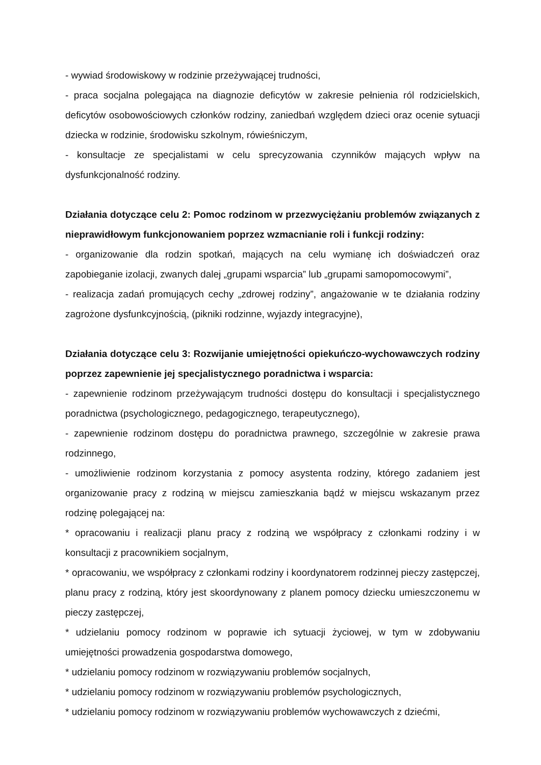- wywiad środowiskowy w rodzinie przeżywającej trudności,
- praca socjalna polegająca na diagnozie deficytów w zakresie pełnienia ról rodzicielskich, deficytów osobowościowych członków rodziny, zaniedbań względem dzieci oraz ocenie sytuacji dziecka w rodzinie, środowisku szkolnym, rówieśniczym,
- konsultacje ze specjalistami w celu sprecyzowania czynników mających wpływ na dysfunkcjonalność rodziny.
Działania dotyczące celu 2: Pomoc rodzinom w przezwyciężaniu problemów związanych z nieprawidłowym funkcjonowaniem poprzez wzmacnianie roli i funkcji rodziny:
- organizowanie dla rodzin spotkań, mających na celu wymianę ich doświadczeń oraz zapobieganie izolacji, zwanych dalej „grupami wsparcia” lub „grupami samopomocowymi”,
- realizacja zadań promujących cechy „zdrowej rodziny”, angażowanie w te działania rodziny zagrożone dysfunkcyjnością, (pikniki rodzinne, wyjazdy integracyjne),
Działania dotyczące celu 3: Rozwijanie umiejętności opiekuńczo-wychowawczych rodziny poprzez zapewnienie jej specjalistycznego poradnictwa i wsparcia:
- zapewnienie rodzinom przeżywającym trudności dostępu do konsultacji i specjalistycznego poradnictwa (psychologicznego, pedagogicznego, terapeutycznego),
- zapewnienie rodzinom dostępu do poradnictwa prawnego, szczególnie w zakresie prawa rodzinnego,
- umożliwienie rodzinom korzystania z pomocy asystenta rodziny, którego zadaniem jest organizowanie pracy z rodziną w miejscu zamieszkania bądź w miejscu wskazanym przez rodzinę polegającej na:
* opracowaniu i realizacji planu pracy z rodziną we współpracy z członkami rodziny i w konsultacji z pracownikiem socjalnym,
* opracowaniu, we współpracy z członkami rodziny i koordynatorem rodzinnej pieczy zastępczej, planu pracy z rodziną, który jest skoordynowany z planem pomocy dziecku umieszczonemu w pieczy zastępczej,
* udzielaniu pomocy rodzinom w poprawie ich sytuacji życiowej, w tym w zdobywaniu umiejętności prowadzenia gospodarstwa domowego,
* udzielaniu pomocy rodzinom w rozwiązywaniu problemów socjalnych,
* udzielaniu pomocy rodzinom w rozwiązywaniu problemów psychologicznych,
* udzielaniu pomocy rodzinom w rozwiązywaniu problemów wychowawczych z dziećmi,